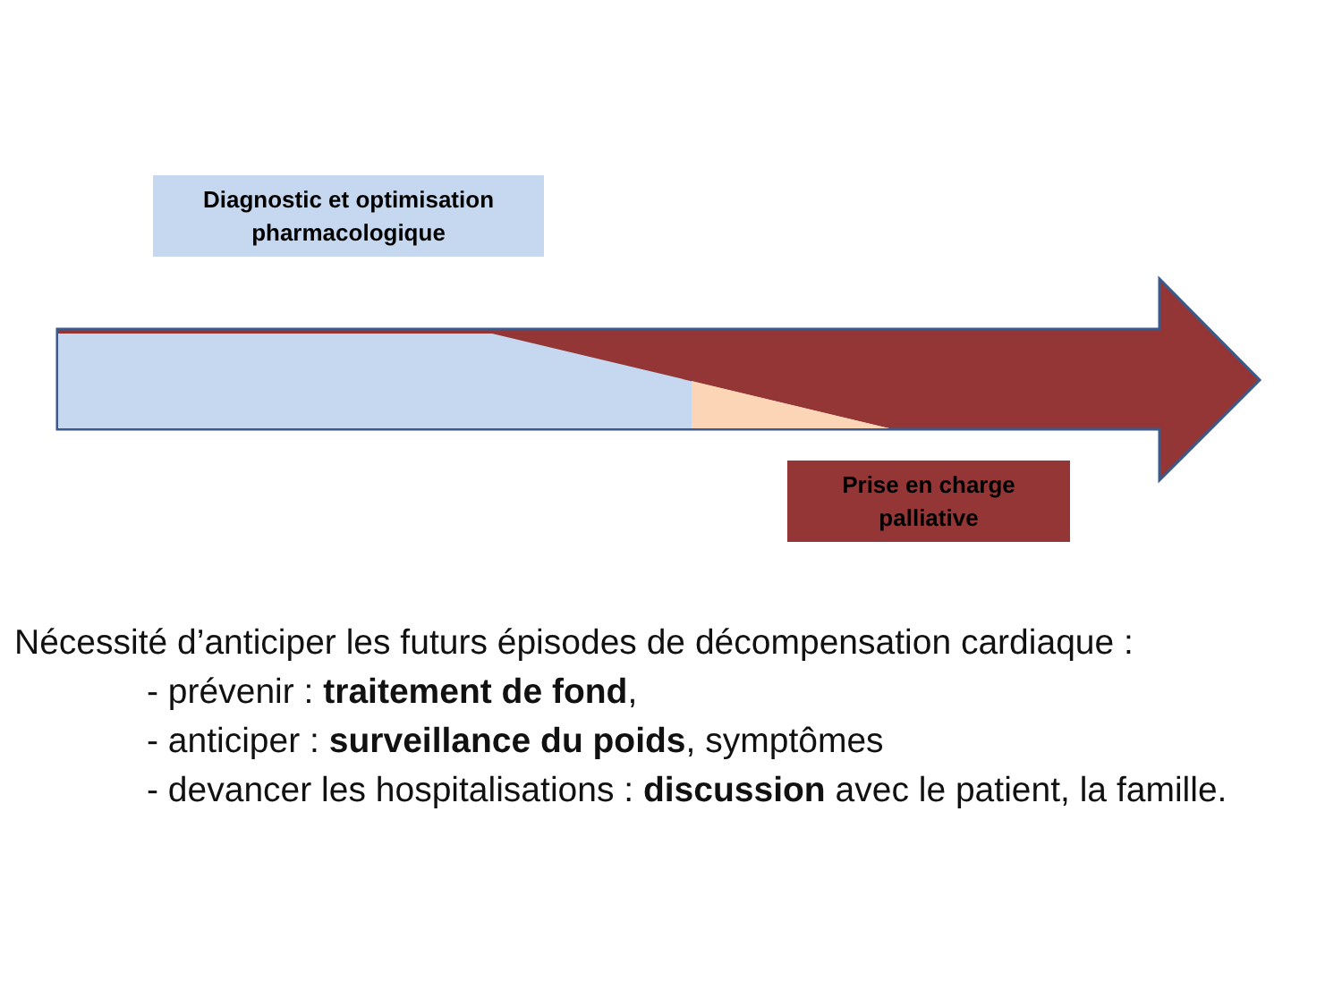Diagnostic et optimisation
pharmacologique
Prise en charge
palliative
Nécessité d’anticiper les futurs épisodes de décompensation cardiaque :
- prévenir : traitement de fond,
- anticiper : surveillance du poids, symptômes
- devancer les hospitalisations : discussion avec le patient, la famille.